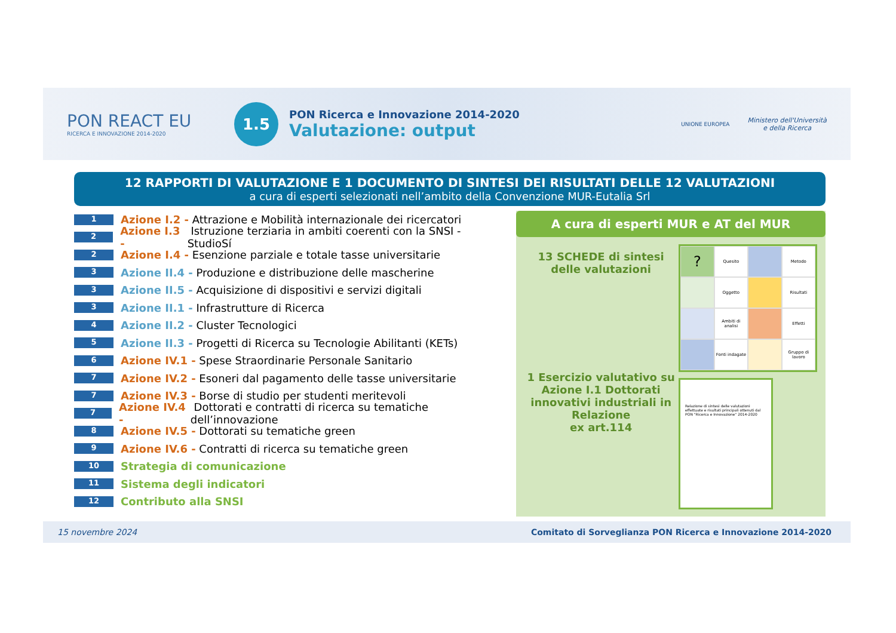PON REACT EU
RICERCA E INNOVAZIONE 2014-2020
1.5
PON Ricerca e Innovazione 2014-2020
Valutazione: output
UNIONE EUROPEA
Ministero dell'Università
e della Ricerca
12 RAPPORTI DI VALUTAZIONE E 1 DOCUMENTO DI SINTESI DEI RISULTATI DELLE 12 VALUTAZIONI
a cura di esperti selezionati nell’ambito della Convenzione MUR-Eutalia Srl
1 Azione I.2 - Attrazione e Mobilità internazionale dei ricercatori
2 Azione I.3 - Istruzione terziaria in ambiti coerenti con la SNSI - StudioSí
2 Azione I.4 - Esenzione parziale e totale tasse universitarie
3 Azione II.4 - Produzione e distribuzione delle mascherine
3 Azione II.5 - Acquisizione di dispositivi e servizi digitali
3 Azione II.1 - Infrastrutture di Ricerca
4 Azione II.2 - Cluster Tecnologici
5 Azione II.3 - Progetti di Ricerca su Tecnologie Abilitanti (KETs)
6 Azione IV.1 - Spese Straordinarie Personale Sanitario
7 Azione IV.2 - Esoneri dal pagamento delle tasse universitarie
7 Azione IV.3 - Borse di studio per studenti meritevoli
7 Azione IV.4 - Dottorati e contratti di ricerca su tematiche dell’innovazione
8 Azione IV.5 - Dottorati su tematiche green
9 Azione IV.6 - Contratti di ricerca su tematiche green
10 Strategia di comunicazione
11 Sistema degli indicatori
12 Contributo alla SNSI
A cura di esperti MUR e AT del MUR
13 SCHEDE di sintesi delle valutazioni
1 Esercizio valutativo su Azione I.1 Dottorati innovativi industriali in Relazione
ex art.114
?
Quesito
Metodo
Oggetto
Risultati
Ambiti di analisi
Effetti
Fonti indagate
Gruppo di lavoro
Relazione di sintesi delle valutazioni effettuate e risultati principali ottenuti dal PON "Ricerca e Innovazione" 2014-2020
15 novembre 2024 Comitato di Sorveglianza PON Ricerca e Innovazione 2014-2020